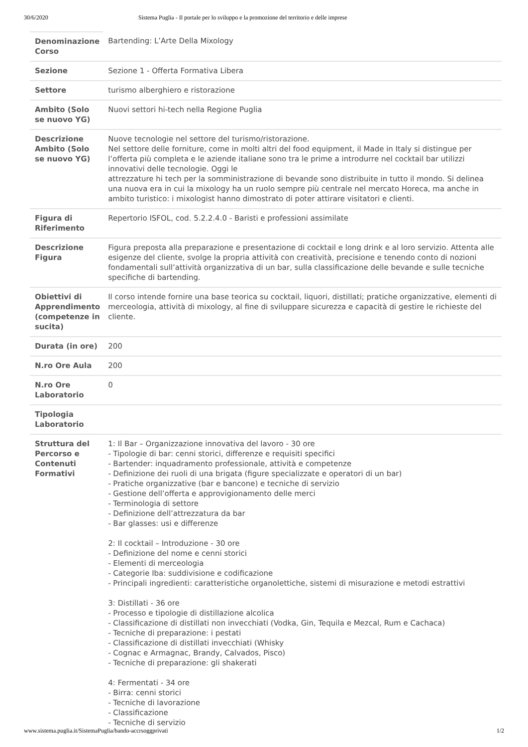30/6/2020 Sistema Puglia - Il portale per lo sviluppo e la promozione del territorio e delle imprese
| Denominazione Corso | Bartending: L’Arte Della Mixology |
| Sezione | Sezione 1 - Offerta Formativa Libera |
| Settore | turismo alberghiero e ristorazione |
| Ambito (Solo se nuovo YG) | Nuovi settori hi-tech nella Regione Puglia |
| Descrizione Ambito (Solo se nuovo YG) | Nuove tecnologie nel settore del turismo/ristorazione. Nel settore delle forniture, come in molti altri del food equipment, il Made in Italy si distingue per l’offerta più completa e le aziende italiane sono tra le prime a introdurre nel cocktail bar utilizzi innovativi delle tecnologie. Oggi le attrezzature hi tech per la somministrazione di bevande sono distribuite in tutto il mondo. Si delinea una nuova era in cui la mixology ha un ruolo sempre più centrale nel mercato Horeca, ma anche in ambito turistico: i mixologist hanno dimostrato di poter attirare visitatori e clienti. |
| Figura di Riferimento | Repertorio ISFOL, cod. 5.2.2.4.0 - Baristi e professioni assimilate |
| Descrizione Figura | Figura preposta alla preparazione e presentazione di cocktail e long drink e al loro servizio. Attenta alle esigenze del cliente, svolge la propria attività con creatività, precisione e tenendo conto di nozioni fondamentali sull’attività organizzativa di un bar, sulla classificazione delle bevande e sulle tecniche specifiche di bartending. |
| Obiettivi di Apprendimento (competenze in sucita) | Il corso intende fornire una base teorica su cocktail, liquori, distillati; pratiche organizzative, elementi di merceologia, attività di mixology, al fine di sviluppare sicurezza e capacità di gestire le richieste del cliente. |
| Durata (in ore) | 200 |
| N.ro Ore Aula | 200 |
| N.ro Ore Laboratorio | 0 |
| Tipologia Laboratorio | |
| Struttura del Percorso e Contenuti Formativi | 1: Il Bar – Organizzazione innovativa del lavoro - 30 ore - Tipologie di bar: cenni storici, differenze e requisiti specifici - Bartender: inquadramento professionale, attività e competenze - Definizione dei ruoli di una brigata (figure specializzate e operatori di un bar) - Pratiche organizzative (bar e bancone) e tecniche di servizio - Gestione dell’offerta e approvigionamento delle merci - Terminologia di settore - Definizione dell’attrezzatura da bar - Bar glasses: usi e differenze 2: Il cocktail – Introduzione - 30 ore - Definizione del nome e cenni storici - Elementi di merceologia - Categorie Iba: suddivisione e codificazione - Principali ingredienti: caratteristiche organolettiche, sistemi di misurazione e metodi estrattivi 3: Distillati - 36 ore - Processo e tipologie di distillazione alcolica - Classificazione di distillati non invecchiati (Vodka, Gin, Tequila e Mezcal, Rum e Cachaca) - Tecniche di preparazione: i pestati - Classificazione di distillati invecchiati (Whisky - Cognac e Armagnac, Brandy, Calvados, Pisco) - Tecniche di preparazione: gli shakerati 4: Fermentati - 34 ore - Birra: cenni storici - Tecniche di lavorazione - Classificazione - Tecniche di servizio |
www.sistema.puglia.it/SistemaPuglia/bando-accrsoggprivati 1/2